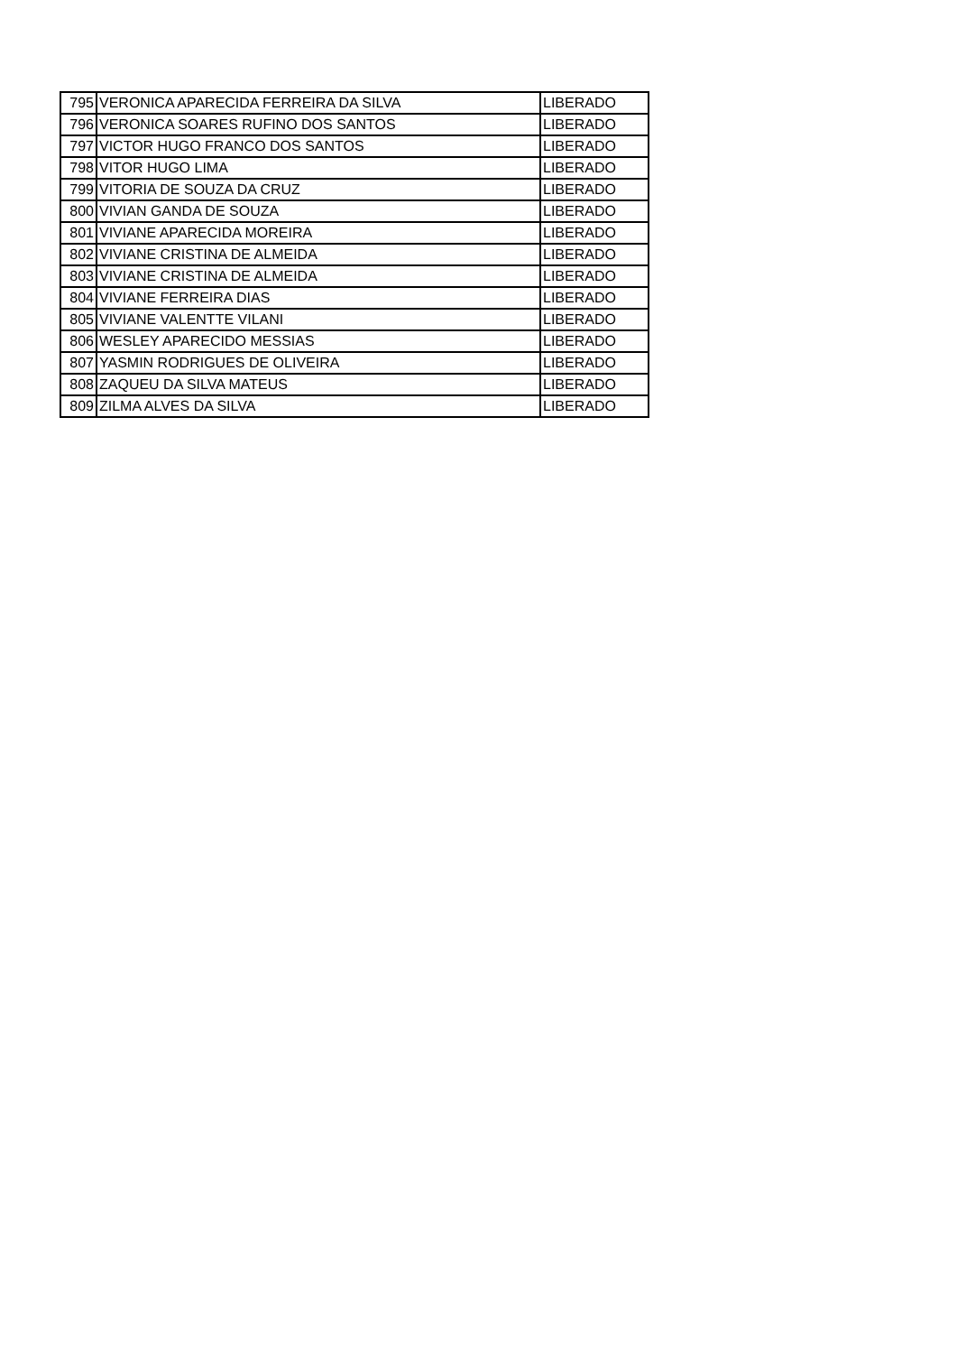| 795 | VERONICA APARECIDA FERREIRA DA SILVA | LIBERADO |
| 796 | VERONICA SOARES RUFINO DOS SANTOS | LIBERADO |
| 797 | VICTOR HUGO FRANCO DOS SANTOS | LIBERADO |
| 798 | VITOR HUGO LIMA | LIBERADO |
| 799 | VITORIA DE SOUZA DA CRUZ | LIBERADO |
| 800 | VIVIAN GANDA DE SOUZA | LIBERADO |
| 801 | VIVIANE APARECIDA MOREIRA | LIBERADO |
| 802 | VIVIANE CRISTINA DE ALMEIDA | LIBERADO |
| 803 | VIVIANE CRISTINA DE ALMEIDA | LIBERADO |
| 804 | VIVIANE FERREIRA DIAS | LIBERADO |
| 805 | VIVIANE VALENTTE VILANI | LIBERADO |
| 806 | WESLEY APARECIDO MESSIAS | LIBERADO |
| 807 | YASMIN RODRIGUES DE OLIVEIRA | LIBERADO |
| 808 | ZAQUEU DA SILVA MATEUS | LIBERADO |
| 809 | ZILMA ALVES DA SILVA | LIBERADO |